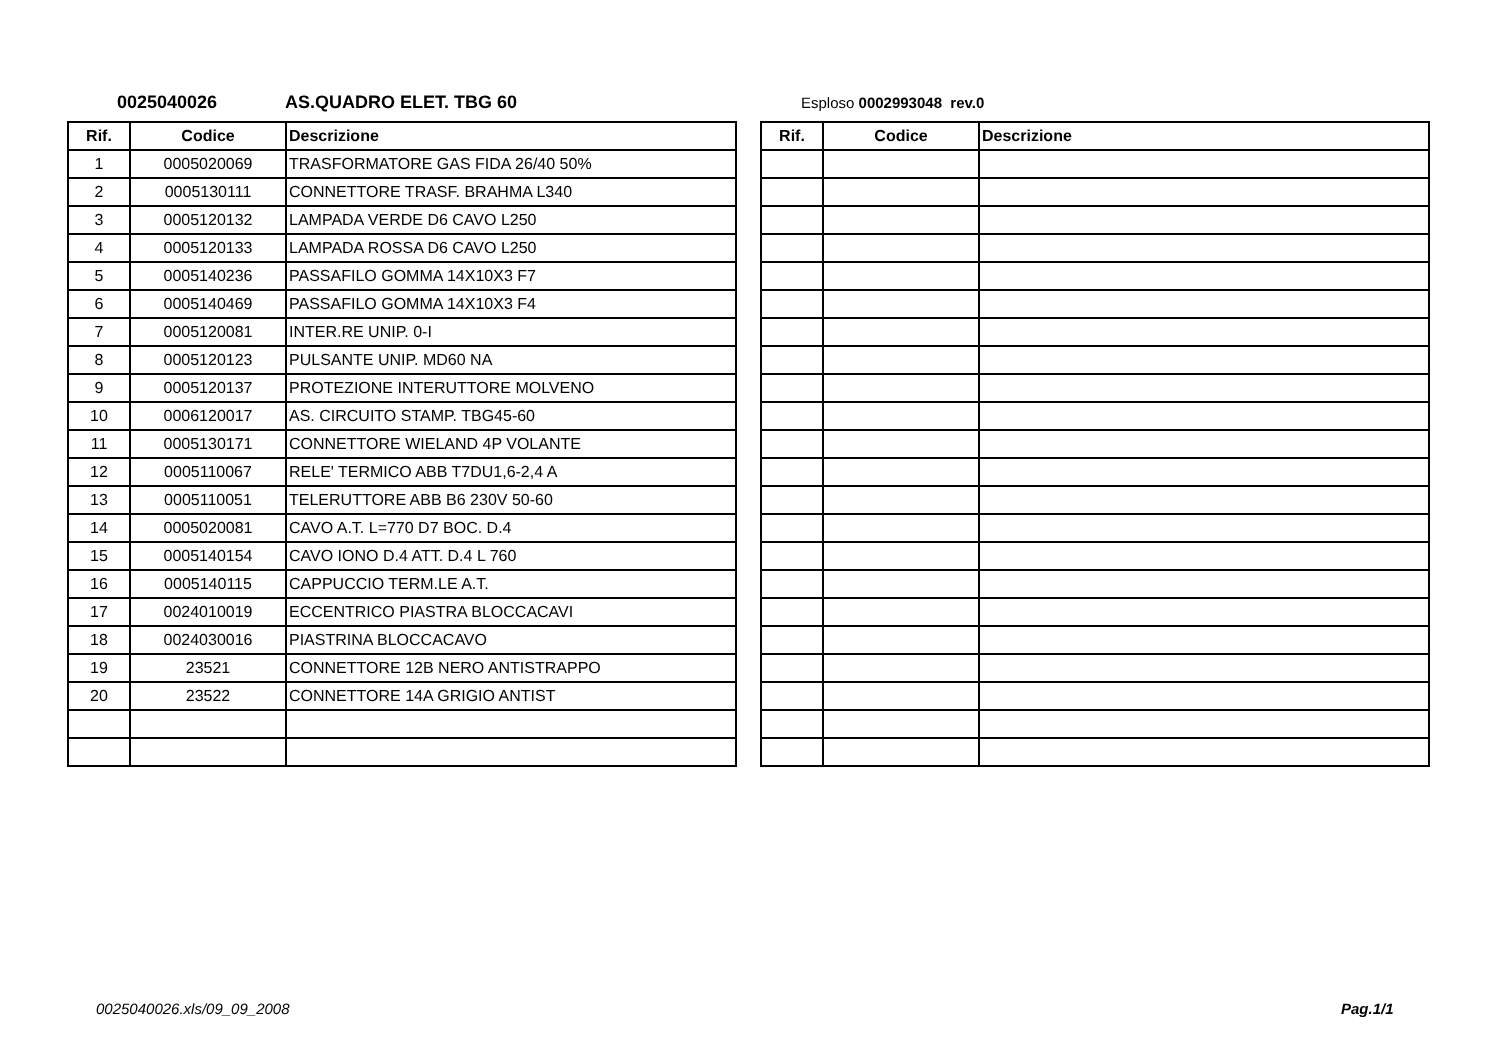0025040026 AS.QUADRO ELET. TBG 60 Esploso 0002993048 rev.0
| Rif. | Codice | Descrizione |
| --- | --- | --- |
| 1 | 0005020069 | TRASFORMATORE GAS FIDA 26/40 50% |
| 2 | 0005130111 | CONNETTORE TRASF. BRAHMA L340 |
| 3 | 0005120132 | LAMPADA VERDE D6 CAVO L250 |
| 4 | 0005120133 | LAMPADA ROSSA D6 CAVO L250 |
| 5 | 0005140236 | PASSAFILO GOMMA 14X10X3 F7 |
| 6 | 0005140469 | PASSAFILO GOMMA 14X10X3 F4 |
| 7 | 0005120081 | INTER.RE UNIP. 0-I |
| 8 | 0005120123 | PULSANTE UNIP. MD60 NA |
| 9 | 0005120137 | PROTEZIONE INTERUTTORE MOLVENO |
| 10 | 0006120017 | AS. CIRCUITO STAMP. TBG45-60 |
| 11 | 0005130171 | CONNETTORE WIELAND 4P VOLANTE |
| 12 | 0005110067 | RELE' TERMICO ABB T7DU1,6-2,4 A |
| 13 | 0005110051 | TELERUTTORE ABB B6 230V 50-60 |
| 14 | 0005020081 | CAVO A.T. L=770 D7 BOC. D.4 |
| 15 | 0005140154 | CAVO IONO D.4 ATT. D.4 L 760 |
| 16 | 0005140115 | CAPPUCCIO TERM.LE A.T. |
| 17 | 0024010019 | ECCENTRICO PIASTRA BLOCCACAVI |
| 18 | 0024030016 | PIASTRINA BLOCCACAVO |
| 19 | 23521 | CONNETTORE 12B NERO ANTISTRAPPO |
| 20 | 23522 | CONNETTORE 14A GRIGIO ANTIST |
| Rif. | Codice | Descrizione |
| --- | --- | --- |
0025040026.xls/09_09_2008 Pag.1/1